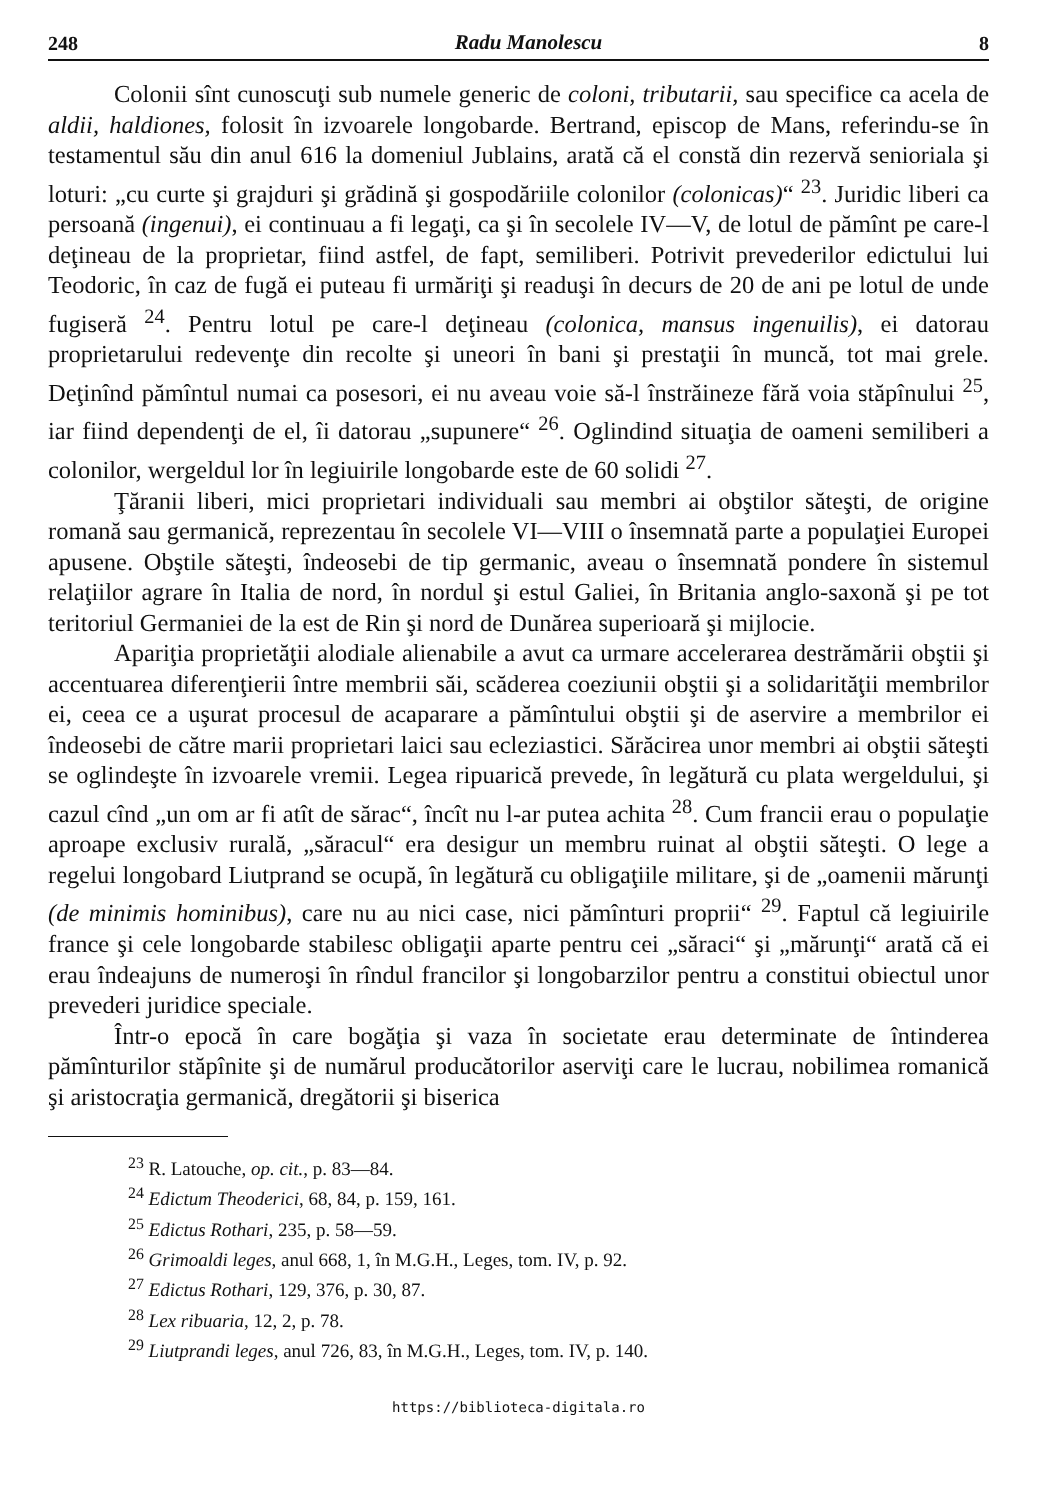248 Radu Manolescu 8
Colonii sînt cunoscuţi sub numele generic de coloni, tributarii, sau specifice ca acela de aldii, haldiones, folosit în izvoarele longobarde. Bertrand, episcop de Mans, referindu-se în testamentul său din anul 616 la domeniul Jublains, arată că el constă din rezervă senioriala şi loturi: „cu curte şi grajduri şi grădină şi gospodăriile colonilor (colonicas)“ <sup>23</sup>. Juridic liberi ca persoană (ingenui), ei continuau a fi legaţi, ca şi în secolele IV—V, de lotul de pămînt pe care-l deţineau de la proprietar, fiind astfel, de fapt, semiliberi. Potrivit prevederilor edictului lui Teodoric, în caz de fugă ei puteau fi urmăriţi şi readuşi în decurs de 20 de ani pe lotul de unde fugiseră <sup>24</sup>. Pentru lotul pe care-l deţineau (colonica, mansus ingenuilis), ei datorau proprietarului redevenţe din recolte şi uneori în bani şi prestaţii în muncă, tot mai grele. Deţinînd pămîntul numai ca posesori, ei nu aveau voie să-l înstrăineze fără voia stăpînului <sup>25</sup>, iar fiind dependenţi de el, îi datorau „supunere“ <sup>26</sup>. Oglindind situaţia de oameni semiliberi a colonilor, wergeldul lor în legiuirile longobarde este de 60 solidi <sup>27</sup>.
Ţăranii liberi, mici proprietari individuali sau membri ai obştilor săteşti, de origine romană sau germanică, reprezentau în secolele VI—VIII o însemnată parte a populaţiei Europei apusene. Obştile săteşti, îndeosebi de tip germanic, aveau o însemnată pondere în sistemul relaţiilor agrare în Italia de nord, în nordul şi estul Galiei, în Britania anglo-saxonă şi pe tot teritoriul Germaniei de la est de Rin şi nord de Dunărea superioară şi mijlocie.
Apariţia proprietăţii alodiale alienabile a avut ca urmare accelerarea destrămării obştii şi accentuarea diferenţierii între membrii săi, scăderea coeziunii obştii şi a solidarităţii membrilor ei, ceea ce a uşurat procesul de acaparare a pămîntului obştii şi de aservire a membrilor ei îndeosebi de către marii proprietari laici sau ecleziastici. Sărăcirea unor membri ai obştii săteşti se oglindeşte în izvoarele vremii. Legea ripuarică prevede, în legătură cu plata wergeldului, şi cazul cînd „un om ar fi atît de sărac“, încît nu l-ar putea achita <sup>28</sup>. Cum francii erau o populaţie aproape exclusiv rurală, „săracul“ era desigur un membru ruinat al obştii săteşti. O lege a regelui longobard Liutprand se ocupă, în legătură cu obligaţiile militare, şi de „oamenii mărunţi (de minimis hominibus), care nu au nici case, nici pămînturi proprii“ <sup>29</sup>. Faptul că legiuirile france şi cele longobarde stabilesc obligaţii aparte pentru cei „săraci“ şi „mărunţi“ arată că ei erau îndeajuns de numeroşi în rîndul francilor şi longobarzilor pentru a constitui obiectul unor prevederi juridice speciale.
Într-o epocă în care bogăţia şi vaza în societate erau determinate de întinderea pămînturilor stăpînite şi de numărul producătorilor aserviţi care le lucrau, nobilimea romanică şi aristocraţia germanică, dregătorii şi biserica
<sup>23</sup> R. Latouche, op. cit., p. 83—84.
<sup>24</sup> Edictum Theoderici, 68, 84, p. 159, 161.
<sup>25</sup> Edictus Rothari, 235, p. 58—59.
<sup>26</sup> Grimoaldi leges, anul 668, 1, în M.G.H., Leges, tom. IV, p. 92.
<sup>27</sup> Edictus Rothari, 129, 376, p. 30, 87.
<sup>28</sup> Lex ribuaria, 12, 2, p. 78.
<sup>29</sup> Liutprandi leges, anul 726, 83, în M.G.H., Leges, tom. IV, p. 140.
https://biblioteca-digitala.ro